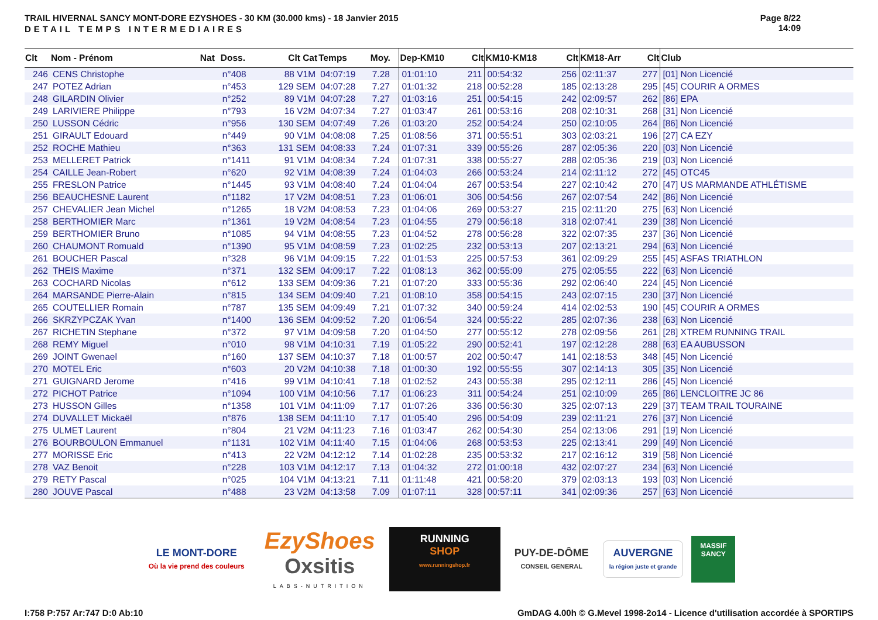TRAIL HIVERNAL SANCY MONT-DORE EZYSHOES - 30 KM (30.000 kms) - 18 Janvier 2015
DETAIL TEMPS INTERMEDIAIRES
Page 8/22
14:09
| Clt | Nom - Prénom | Nat | Doss. | Clt Cat | Temps | Moy. | Dep-KM10 | Clt | KM10-KM18 | Clt | KM18-Arr | Clt | Club |
| --- | --- | --- | --- | --- | --- | --- | --- | --- | --- | --- | --- | --- | --- |
| 246 | CENS Christophe | | n°408 | 88 V1M | 04:07:19 | 7.28 | 01:01:10 | 211 | 00:54:32 | 256 | 02:11:37 | 277 | [01] Non Licencié |
| 247 | POTEZ Adrian | | n°453 | 129 SEM | 04:07:28 | 7.27 | 01:01:32 | 218 | 00:52:28 | 185 | 02:13:28 | 295 | [45] COURIR A ORMES |
| 248 | GILARDIN Olivier | | n°252 | 89 V1M | 04:07:28 | 7.27 | 01:03:16 | 251 | 00:54:15 | 242 | 02:09:57 | 262 | [86] EPA |
| 249 | LARIVIERE Philippe | | n°793 | 16 V2M | 04:07:34 | 7.27 | 01:03:47 | 261 | 00:53:16 | 208 | 02:10:31 | 268 | [31] Non Licencié |
| 250 | LUSSON Cédric | | n°956 | 130 SEM | 04:07:49 | 7.26 | 01:03:20 | 252 | 00:54:24 | 250 | 02:10:05 | 264 | [86] Non Licencié |
| 251 | GIRAULT Edouard | | n°449 | 90 V1M | 04:08:08 | 7.25 | 01:08:56 | 371 | 00:55:51 | 303 | 02:03:21 | 196 | [27] CA EZY |
| 252 | ROCHE Mathieu | | n°363 | 131 SEM | 04:08:33 | 7.24 | 01:07:31 | 339 | 00:55:26 | 287 | 02:05:36 | 220 | [03] Non Licencié |
| 253 | MELLERET Patrick | | n°1411 | 91 V1M | 04:08:34 | 7.24 | 01:07:31 | 338 | 00:55:27 | 288 | 02:05:36 | 219 | [03] Non Licencié |
| 254 | CAILLE Jean-Robert | | n°620 | 92 V1M | 04:08:39 | 7.24 | 01:04:03 | 266 | 00:53:24 | 214 | 02:11:12 | 272 | [45] OTC45 |
| 255 | FRESLON Patrice | | n°1445 | 93 V1M | 04:08:40 | 7.24 | 01:04:04 | 267 | 00:53:54 | 227 | 02:10:42 | 270 | [47] US MARMANDE ATHLÉTISME |
| 256 | BEAUCHESNE Laurent | | n°1182 | 17 V2M | 04:08:51 | 7.23 | 01:06:01 | 306 | 00:54:56 | 267 | 02:07:54 | 242 | [86] Non Licencié |
| 257 | CHEVALIER Jean Michel | | n°1265 | 18 V2M | 04:08:53 | 7.23 | 01:04:06 | 269 | 00:53:27 | 215 | 02:11:20 | 275 | [63] Non Licencié |
| 258 | BERTHOMIER Marc | | n°1361 | 19 V2M | 04:08:54 | 7.23 | 01:04:55 | 279 | 00:56:18 | 318 | 02:07:41 | 239 | [38] Non Licencié |
| 259 | BERTHOMIER Bruno | | n°1085 | 94 V1M | 04:08:55 | 7.23 | 01:04:52 | 278 | 00:56:28 | 322 | 02:07:35 | 237 | [36] Non Licencié |
| 260 | CHAUMONT Romuald | | n°1390 | 95 V1M | 04:08:59 | 7.23 | 01:02:25 | 232 | 00:53:13 | 207 | 02:13:21 | 294 | [63] Non Licencié |
| 261 | BOUCHER Pascal | | n°328 | 96 V1M | 04:09:15 | 7.22 | 01:01:53 | 225 | 00:57:53 | 361 | 02:09:29 | 255 | [45] ASFAS TRIATHLON |
| 262 | THEIS Maxime | | n°371 | 132 SEM | 04:09:17 | 7.22 | 01:08:13 | 362 | 00:55:09 | 275 | 02:05:55 | 222 | [63] Non Licencié |
| 263 | COCHARD Nicolas | | n°612 | 133 SEM | 04:09:36 | 7.21 | 01:07:20 | 333 | 00:55:36 | 292 | 02:06:40 | 224 | [45] Non Licencié |
| 264 | MARSANDE Pierre-Alain | | n°815 | 134 SEM | 04:09:40 | 7.21 | 01:08:10 | 358 | 00:54:15 | 243 | 02:07:15 | 230 | [37] Non Licencié |
| 265 | COUTELLIER Romain | | n°787 | 135 SEM | 04:09:49 | 7.21 | 01:07:32 | 340 | 00:59:24 | 414 | 02:02:53 | 190 | [45] COURIR A ORMES |
| 266 | SKRZYPCZAK Yvan | | n°1400 | 136 SEM | 04:09:52 | 7.20 | 01:06:54 | 324 | 00:55:22 | 285 | 02:07:36 | 238 | [63] Non Licencié |
| 267 | RICHETIN Stephane | | n°372 | 97 V1M | 04:09:58 | 7.20 | 01:04:50 | 277 | 00:55:12 | 278 | 02:09:56 | 261 | [28] XTREM RUNNING TRAIL |
| 268 | REMY Miguel | | n°010 | 98 V1M | 04:10:31 | 7.19 | 01:05:22 | 290 | 00:52:41 | 197 | 02:12:28 | 288 | [63] EA AUBUSSON |
| 269 | JOINT Gwenael | | n°160 | 137 SEM | 04:10:37 | 7.18 | 01:00:57 | 202 | 00:50:47 | 141 | 02:18:53 | 348 | [45] Non Licencié |
| 270 | MOTEL Eric | | n°603 | 20 V2M | 04:10:38 | 7.18 | 01:00:30 | 192 | 00:55:55 | 307 | 02:14:13 | 305 | [35] Non Licencié |
| 271 | GUIGNARD Jerome | | n°416 | 99 V1M | 04:10:41 | 7.18 | 01:02:52 | 243 | 00:55:38 | 295 | 02:12:11 | 286 | [45] Non Licencié |
| 272 | PICHOT Patrice | | n°1094 | 100 V1M | 04:10:56 | 7.17 | 01:06:23 | 311 | 00:54:24 | 251 | 02:10:09 | 265 | [86] LENCLOITRE JC 86 |
| 273 | HUSSON Gilles | | n°1358 | 101 V1M | 04:11:09 | 7.17 | 01:07:26 | 336 | 00:56:30 | 325 | 02:07:13 | 229 | [37] TEAM TRAIL TOURAINE |
| 274 | DUVALLET Mickaël | | n°876 | 138 SEM | 04:11:10 | 7.17 | 01:05:40 | 296 | 00:54:09 | 239 | 02:11:21 | 276 | [37] Non Licencié |
| 275 | ULMET Laurent | | n°804 | 21 V2M | 04:11:23 | 7.16 | 01:03:47 | 262 | 00:54:30 | 254 | 02:13:06 | 291 | [19] Non Licencié |
| 276 | BOURBOULON Emmanuel | | n°1131 | 102 V1M | 04:11:40 | 7.15 | 01:04:06 | 268 | 00:53:53 | 225 | 02:13:41 | 299 | [49] Non Licencié |
| 277 | MORISSE Eric | | n°413 | 22 V2M | 04:12:12 | 7.14 | 01:02:28 | 235 | 00:53:32 | 217 | 02:16:12 | 319 | [58] Non Licencié |
| 278 | VAZ Benoit | | n°228 | 103 V1M | 04:12:17 | 7.13 | 01:04:32 | 272 | 01:00:18 | 432 | 02:07:27 | 234 | [63] Non Licencié |
| 279 | RETY Pascal | | n°025 | 104 V1M | 04:13:21 | 7.11 | 01:11:48 | 421 | 00:58:20 | 379 | 02:03:13 | 193 | [03] Non Licencié |
| 280 | JOUVE Pascal | | n°488 | 23 V2M | 04:13:58 | 7.09 | 01:07:11 | 328 | 00:57:11 | 341 | 02:09:36 | 257 | [63] Non Licencié |
LE MONT-DORE
Où la vie prend des couleurs
EzyShoes
Oxsitis
LABS-NUTRITION
RUNNING
SHOP
www.runningshop.fr
PUY-DE-DÔME
CONSEIL GENERAL
AUVERGNE
la région juste et grande
MASSIF
SANCY
I:758 P:757 Ar:747 D:0 Ab:10 GmDAG 4.00h © G.Mevel 1998-2o14 - Licence d'utilisation accordée à SPORTIPS